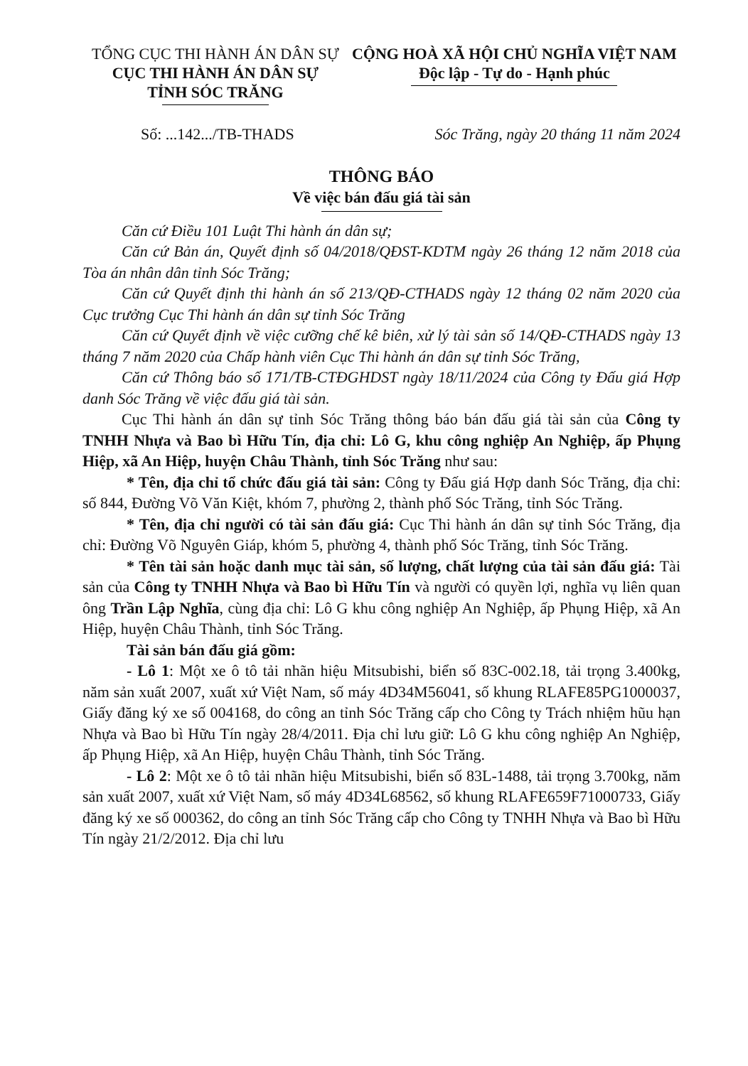TỔNG CỤC THI HÀNH ÁN DÂN SỰ
CỤC THI HÀNH ÁN DÂN SỰ
TỈNH SÓC TRĂNG
CỘNG HOÀ XÃ HỘI CHỦ NGHĨA VIỆT NAM
Độc lập - Tự do - Hạnh phúc
Số: ...142.../TB-THADS Sóc Trăng, ngày 20 tháng 11 năm 2024
THÔNG BÁO
Về việc bán đấu giá tài sản
Căn cứ Điều 101 Luật Thi hành án dân sự;
Căn cứ Bản án, Quyết định số 04/2018/QĐST-KDTM ngày 26 tháng 12 năm 2018 của Tòa án nhân dân tỉnh Sóc Trăng;
Căn cứ Quyết định thi hành án số 213/QĐ-CTHADS ngày 12 tháng 02 năm 2020 của Cục trưởng Cục Thi hành án dân sự tỉnh Sóc Trăng
Căn cứ Quyết định về việc cưỡng chế kê biên, xử lý tài sản số 14/QĐ-CTHADS ngày 13 tháng 7 năm 2020 của Chấp hành viên Cục Thi hành án dân sự tỉnh Sóc Trăng,
Căn cứ Thông báo số 171/TB-CTĐGHDST ngày 18/11/2024 của Công ty Đấu giá Hợp danh Sóc Trăng về việc đấu giá tài sản.
Cục Thi hành án dân sự tỉnh Sóc Trăng thông báo bán đấu giá tài sản của Công ty TNHH Nhựa và Bao bì Hữu Tín, địa chỉ: Lô G, khu công nghiệp An Nghiệp, ấp Phụng Hiệp, xã An Hiệp, huyện Châu Thành, tỉnh Sóc Trăng như sau:
* Tên, địa chỉ tổ chức đấu giá tài sản: Công ty Đấu giá Hợp danh Sóc Trăng, địa chỉ: số 844, Đường Võ Văn Kiệt, khóm 7, phường 2, thành phố Sóc Trăng, tỉnh Sóc Trăng.
* Tên, địa chỉ người có tài sản đấu giá: Cục Thi hành án dân sự tỉnh Sóc Trăng, địa chỉ: Đường Võ Nguyên Giáp, khóm 5, phường 4, thành phố Sóc Trăng, tỉnh Sóc Trăng.
* Tên tài sản hoặc danh mục tài sản, số lượng, chất lượng của tài sản đấu giá: Tài sản của Công ty TNHH Nhựa và Bao bì Hữu Tín và người có quyền lợi, nghĩa vụ liên quan ông Trần Lập Nghĩa, cùng địa chỉ: Lô G khu công nghiệp An Nghiệp, ấp Phụng Hiệp, xã An Hiệp, huyện Châu Thành, tỉnh Sóc Trăng.
Tài sản bán đấu giá gồm:
- Lô 1: Một xe ô tô tải nhãn hiệu Mitsubishi, biển số 83C-002.18, tải trọng 3.400kg, năm sản xuất 2007, xuất xứ Việt Nam, số máy 4D34M56041, số khung RLAFE85PG1000037, Giấy đăng ký xe số 004168, do công an tỉnh Sóc Trăng cấp cho Công ty Trách nhiệm hũu hạn Nhựa và Bao bì Hữu Tín ngày 28/4/2011. Địa chỉ lưu giữ: Lô G khu công nghiệp An Nghiệp, ấp Phụng Hiệp, xã An Hiệp, huyện Châu Thành, tỉnh Sóc Trăng.
- Lô 2: Một xe ô tô tải nhãn hiệu Mitsubishi, biển số 83L-1488, tải trọng 3.700kg, năm sản xuất 2007, xuất xứ Việt Nam, số máy 4D34L68562, số khung RLAFE659F71000733, Giấy đăng ký xe số 000362, do công an tỉnh Sóc Trăng cấp cho Công ty TNHH Nhựa và Bao bì Hữu Tín ngày 21/2/2012. Địa chỉ lưu